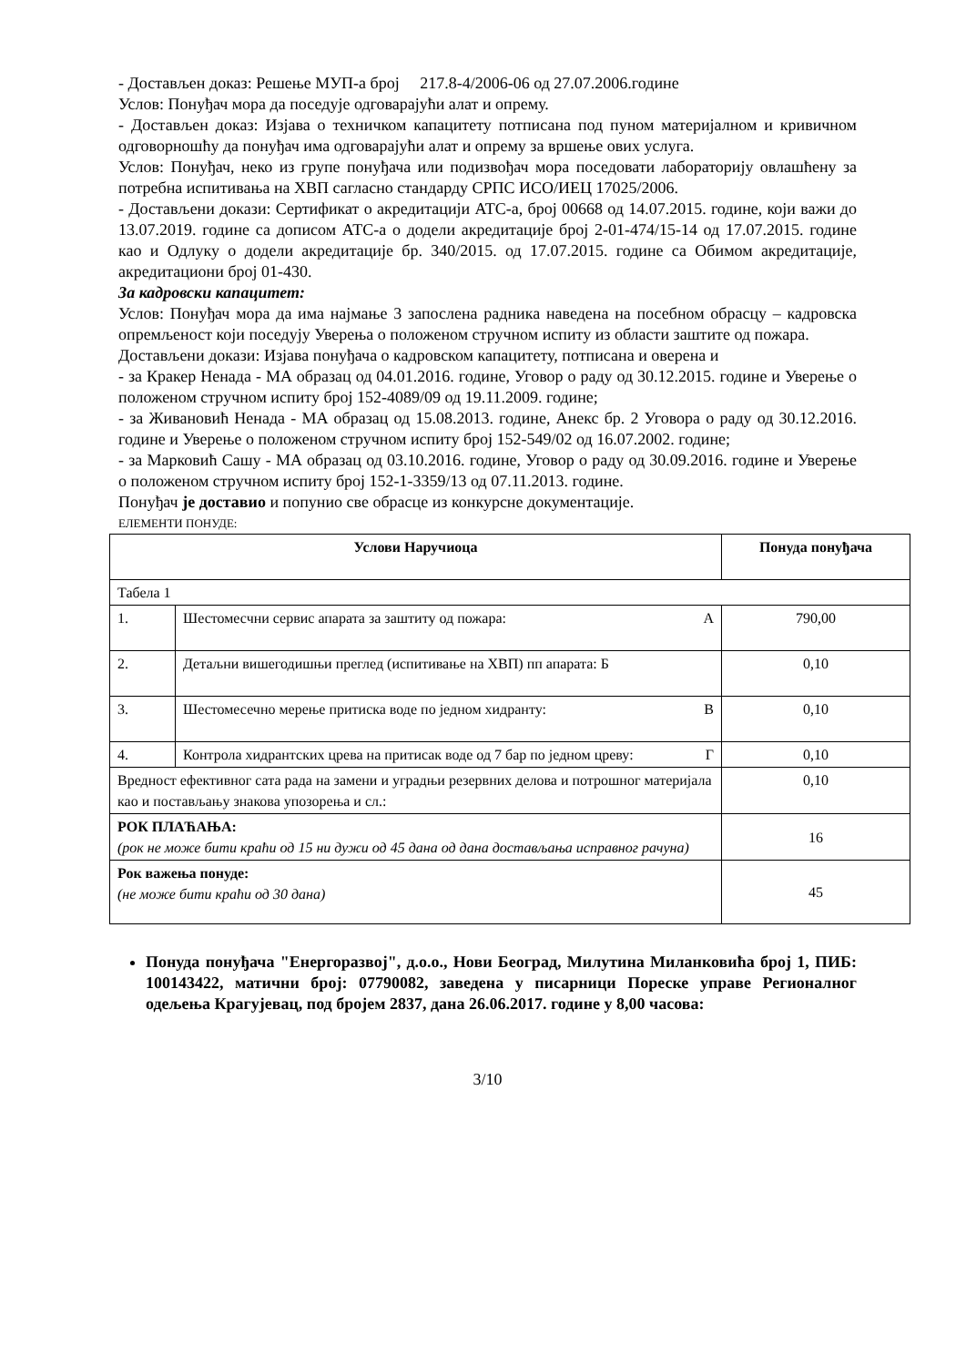- Достављен доказ: Решење МУП-а број 217.8-4/2006-06 од 27.07.2006.године
Услов: Понуђач мора да поседује одговарајући алат и опрему.
- Достављен доказ: Изјава о техничком капацитету потписана под пуном материјалном и кривичном одговорношћу да понуђач има одговарајући алат и опрему за вршење ових услуга.
Услов: Понуђач, неко из групе понуђача или подизвођач мора поседовати лабораторију овлашћену за потребна испитивања на ХВП сагласно стандарду СРПС ИСО/ИЕЦ 17025/2006.
- Достављени докази: Сертификат о акредитацији АТС-а, број 00668 од 14.07.2015. године, који важи до 13.07.2019. године са дописом АТС-а о додели акредитације број 2-01-474/15-14 од 17.07.2015. године као и Одлуку о додели акредитације бр. 340/2015. од 17.07.2015. године са Обимом акредитације, акредитациони број 01-430.
За кадровски капацитет:
Услов: Понуђач мора да има најмање 3 запослена радника наведена на посебном обрасцу – кадровска опремљеност који поседују Уверења о положеном стручном испиту из области заштите од пожара.
Достављени докази: Изјава понуђача о кадровском капацитету, потписана и оверена и
- за Кракер Ненада - МА образац од 04.01.2016. године, Уговор о раду од 30.12.2015. године и Уверење о положеном стручном испиту број 152-4089/09 од 19.11.2009. године;
- за Живановић Ненада - МА образац од 15.08.2013. године, Анекс бр. 2 Уговора о раду од 30.12.2016. године и Уверење о положеном стручном испиту број 152-549/02 од 16.07.2002. године;
- за Марковић Сашу - МА образац од 03.10.2016. године, Уговор о раду од 30.09.2016. године и Уверење о положеном стручном испиту број 152-1-3359/13 од 07.11.2013. године.
Понуђач је доставио и попунио све обрасце из конкурсне документације.
ЕЛЕМЕНТИ ПОНУДЕ:
| Услови Наручиоца | | Понуда понуђача |
| --- | --- | --- |
| Табела 1 | | |
| 1. | Шестомесчни сервис апарата за заштиту од пожара: А | 790,00 |
| 2. | Детаљни вишегодишњи преглед (испитивање на ХВП) пп апарата: Б | 0,10 |
| 3. | Шестомесечно мерење притиска воде по једном хидранту: В | 0,10 |
| 4. | Контрола хидрантских црева на притисак воде од 7 бар по једном цреву: Г | 0,10 |
| Вредност ефективног сата рада на замени и уградњи резервних делова и потрошног материјала као и постављању знакова упозорења и сл.: | | 0,10 |
| РОК ПЛАЋАЊА: (рок не може бити краћи од 15 ни дужи од 45 дана од дана достављања исправног рачуна) | | 16 |
| Рок важења понуде: (не може бити краћи од 30 дана) | | 45 |
Понуда понуђача "Енергоразвој", д.о.о., Нови Београд, Милутина Миланковића број 1, ПИБ: 100143422, матични број: 07790082, заведена у писарници Пореске управе Регионалног одељења Крагујевац, под бројем 2837, дана 26.06.2017. године у 8,00 часова:
3/10